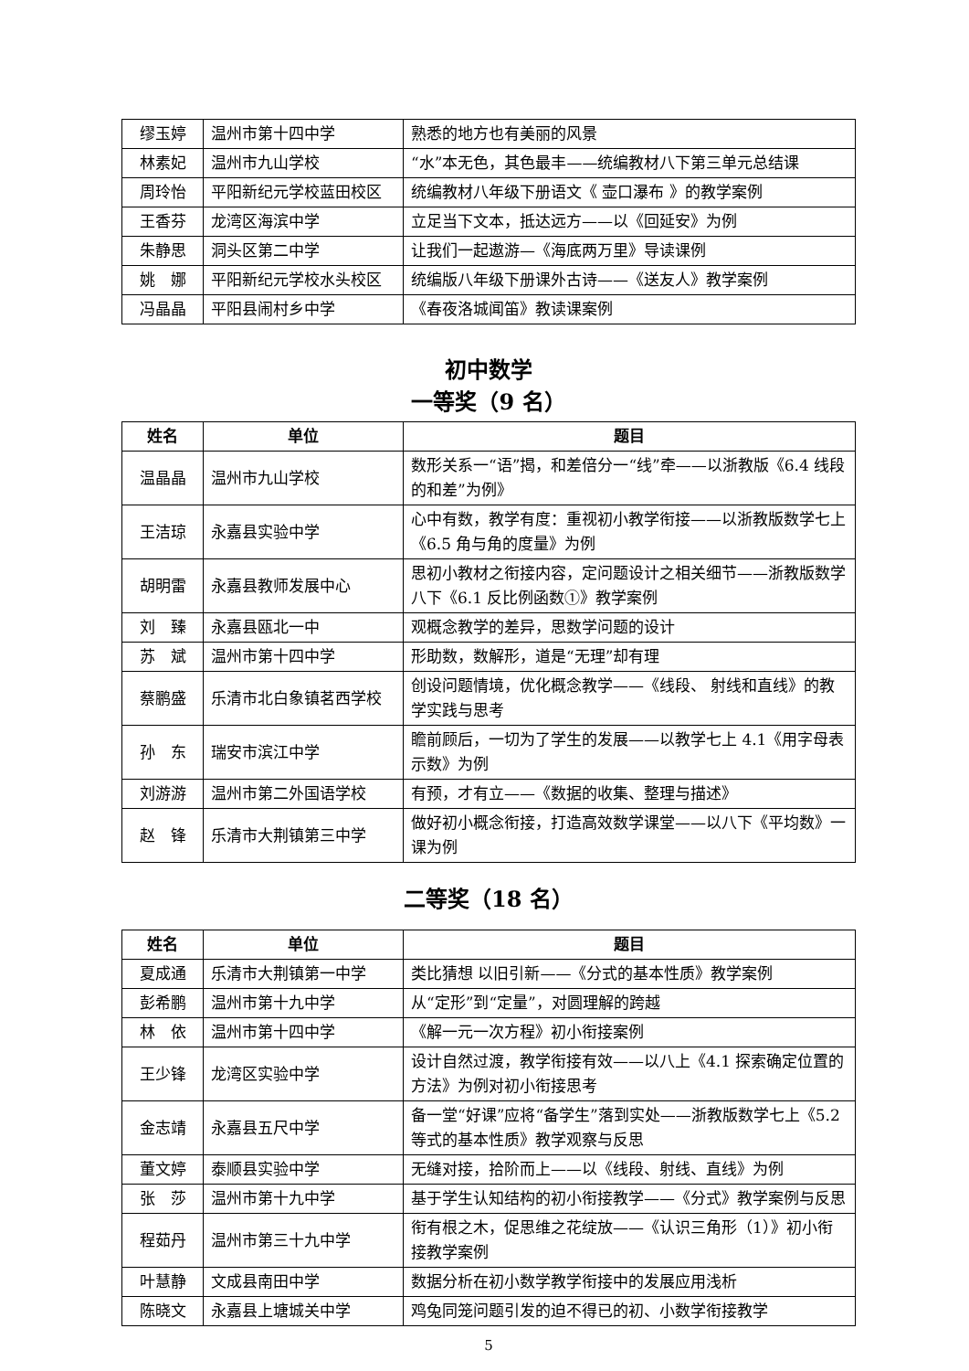| 缪玉婷 | 温州市第十四中学 | 熟悉的地方也有美丽的风景 |
| 林素妃 | 温州市九山学校 | “水”本无色，其色最丰——统编教材八下第三单元总结课 |
| 周玲怡 | 平阳新纪元学校蓝田校区 | 统编教材八年级下册语文《 壶口瀑布 》的教学案例 |
| 王香芬 | 龙湾区海滨中学 | 立足当下文本，抵达远方——以《回延安》为例 |
| 朱静思 | 洞头区第二中学 | 让我们一起遨游—《海底两万里》导读课例 |
| 姚 娜 | 平阳新纪元学校水头校区 | 统编版八年级下册课外古诗——《送友人》教学案例 |
| 冯晶晶 | 平阳县闹村乡中学 | 《春夜洛城闻笛》教读课案例 |
初中数学
一等奖（9 名）
| 姓名 | 单位 | 题目 |
| --- | --- | --- |
| 温晶晶 | 温州市九山学校 | 数形关系一“语”揭，和差倍分一“线”牵——以浙教版《6.4 线段的和差”为例》 |
| 王洁琼 | 永嘉县实验中学 | 心中有数，教学有度：重视初小教学衔接——以浙教版数学七上《6.5 角与角的度量》为例 |
| 胡明雷 | 永嘉县教师发展中心 | 思初小教材之衔接内容，定问题设计之相关细节——浙教版数学八下《6.1 反比例函数①》教学案例 |
| 刘 臻 | 永嘉县瓯北一中 | 观概念教学的差异，思数学问题的设计 |
| 苏 斌 | 温州市第十四中学 | 形助数，数解形，道是“无理”却有理 |
| 蔡鹏盛 | 乐清市北白象镇茗西学校 | 创设问题情境，优化概念教学——《线段、 射线和直线》的教学实践与思考 |
| 孙 东 | 瑞安市滨江中学 | 瞻前顾后，一切为了学生的发展——以教学七上 4.1《用字母表示数》为例 |
| 刘游游 | 温州市第二外国语学校 | 有预，才有立——《数据的收集、整理与描述》 |
| 赵 锋 | 乐清市大荆镇第三中学 | 做好初小概念衔接，打造高效数学课堂——以八下《平均数》一课为例 |
二等奖（18 名）
| 姓名 | 单位 | 题目 |
| --- | --- | --- |
| 夏成通 | 乐清市大荆镇第一中学 | 类比猜想 以旧引新——《分式的基本性质》教学案例 |
| 彭希鹏 | 温州市第十九中学 | 从“定形”到“定量”，对圆理解的跨越 |
| 林 依 | 温州市第十四中学 | 《解一元一次方程》初小衔接案例 |
| 王少锋 | 龙湾区实验中学 | 设计自然过渡，教学衔接有效——以八上《4.1 探索确定位置的方法》为例对初小衔接思考 |
| 金志靖 | 永嘉县五尺中学 | 备一堂“好课”应将“备学生”落到实处——浙教版数学七上《5.2 等式的基本性质》教学观察与反思 |
| 董文婷 | 泰顺县实验中学 | 无缝对接，拾阶而上——以《线段、射线、直线》为例 |
| 张 莎 | 温州市第十九中学 | 基于学生认知结构的初小衔接教学——《分式》教学案例与反思 |
| 程茹丹 | 温州市第三十九中学 | 衔有根之木，促思维之花绽放——《认识三角形（1）》初小衔接教学案例 |
| 叶慧静 | 文成县南田中学 | 数据分析在初小数学教学衔接中的发展应用浅析 |
| 陈晓文 | 永嘉县上塘城关中学 | 鸡兔同笼问题引发的迫不得已的初、小数学衔接教学 |
5